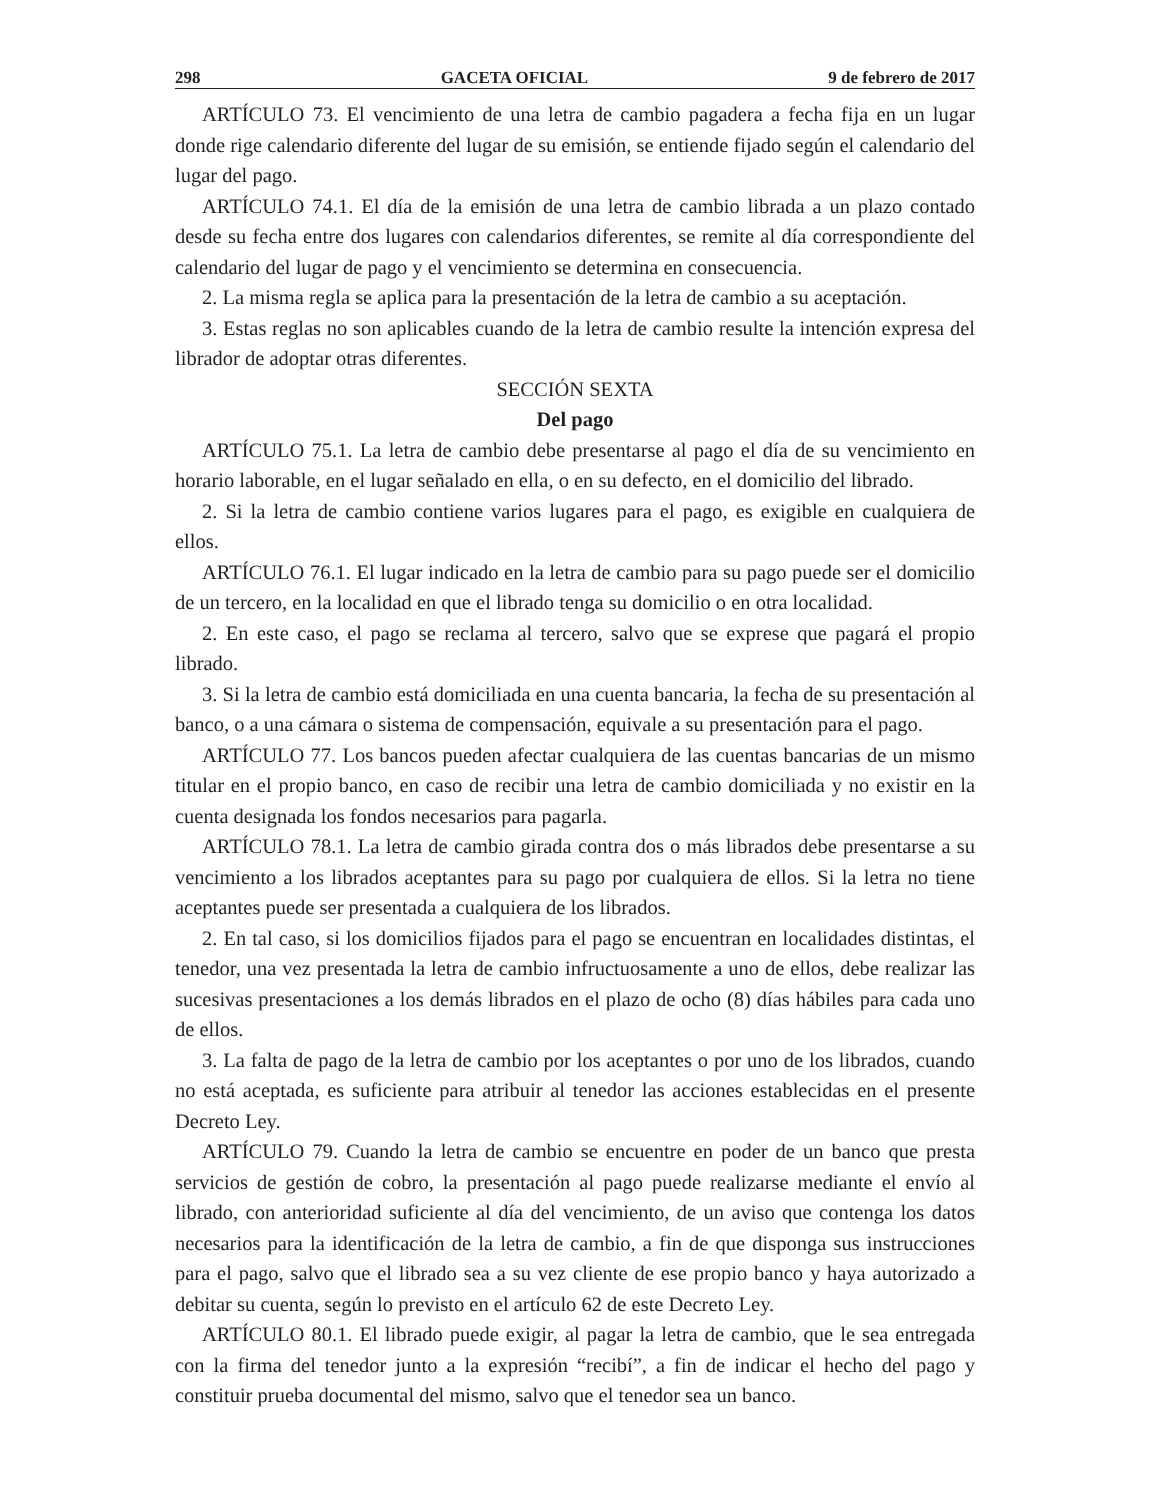298 GACETA OFICIAL 9 de febrero de 2017
ARTÍCULO 73. El vencimiento de una letra de cambio pagadera a fecha fija en un lugar donde rige calendario diferente del lugar de su emisión, se entiende fijado según el calendario del lugar del pago.
ARTÍCULO 74.1. El día de la emisión de una letra de cambio librada a un plazo contado desde su fecha entre dos lugares con calendarios diferentes, se remite al día correspondiente del calendario del lugar de pago y el vencimiento se determina en consecuencia.
2. La misma regla se aplica para la presentación de la letra de cambio a su aceptación.
3. Estas reglas no son aplicables cuando de la letra de cambio resulte la intención expresa del librador de adoptar otras diferentes.
SECCIÓN SEXTA
Del pago
ARTÍCULO 75.1. La letra de cambio debe presentarse al pago el día de su vencimiento en horario laborable, en el lugar señalado en ella, o en su defecto, en el domicilio del librado.
2. Si la letra de cambio contiene varios lugares para el pago, es exigible en cualquiera de ellos.
ARTÍCULO 76.1. El lugar indicado en la letra de cambio para su pago puede ser el domicilio de un tercero, en la localidad en que el librado tenga su domicilio o en otra localidad.
2. En este caso, el pago se reclama al tercero, salvo que se exprese que pagará el propio librado.
3. Si la letra de cambio está domiciliada en una cuenta bancaria, la fecha de su presentación al banco, o a una cámara o sistema de compensación, equivale a su presentación para el pago.
ARTÍCULO 77. Los bancos pueden afectar cualquiera de las cuentas bancarias de un mismo titular en el propio banco, en caso de recibir una letra de cambio domiciliada y no existir en la cuenta designada los fondos necesarios para pagarla.
ARTÍCULO 78.1. La letra de cambio girada contra dos o más librados debe presentarse a su vencimiento a los librados aceptantes para su pago por cualquiera de ellos. Si la letra no tiene aceptantes puede ser presentada a cualquiera de los librados.
2. En tal caso, si los domicilios fijados para el pago se encuentran en localidades distintas, el tenedor, una vez presentada la letra de cambio infructuosamente a uno de ellos, debe realizar las sucesivas presentaciones a los demás librados en el plazo de ocho (8) días hábiles para cada uno de ellos.
3. La falta de pago de la letra de cambio por los aceptantes o por uno de los librados, cuando no está aceptada, es suficiente para atribuir al tenedor las acciones establecidas en el presente Decreto Ley.
ARTÍCULO 79. Cuando la letra de cambio se encuentre en poder de un banco que presta servicios de gestión de cobro, la presentación al pago puede realizarse mediante el envío al librado, con anterioridad suficiente al día del vencimiento, de un aviso que contenga los datos necesarios para la identificación de la letra de cambio, a fin de que disponga sus instrucciones para el pago, salvo que el librado sea a su vez cliente de ese propio banco y haya autorizado a debitar su cuenta, según lo previsto en el artículo 62 de este Decreto Ley.
ARTÍCULO 80.1. El librado puede exigir, al pagar la letra de cambio, que le sea entregada con la firma del tenedor junto a la expresión “recibí”, a fin de indicar el hecho del pago y constituir prueba documental del mismo, salvo que el tenedor sea un banco.